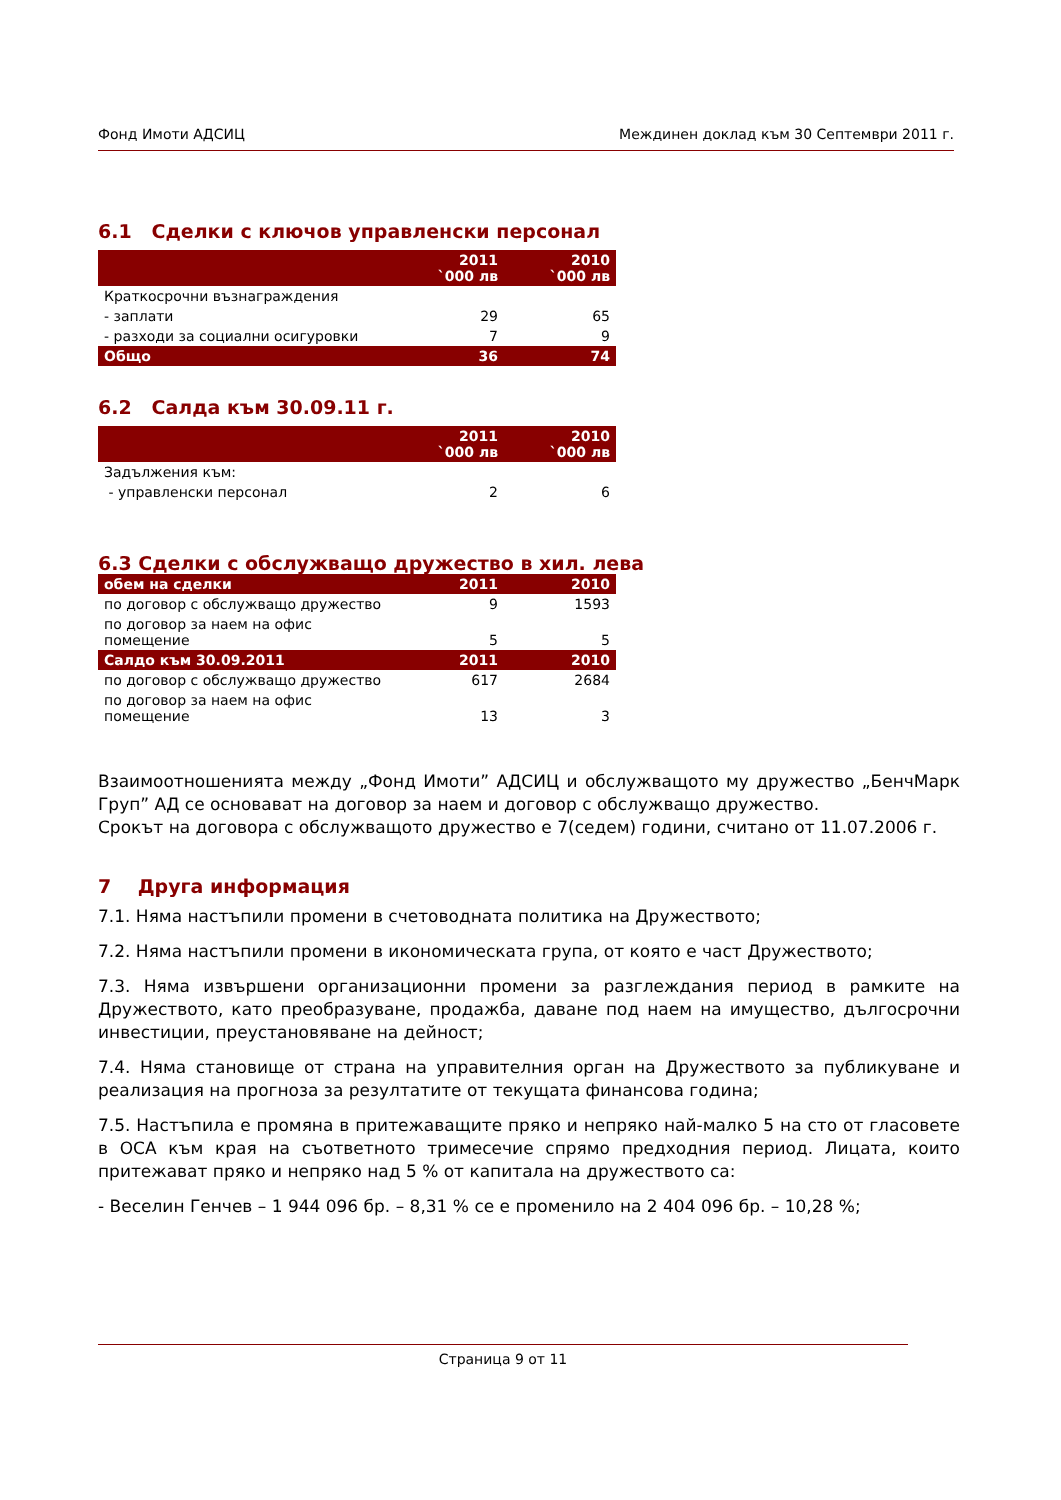Фонд Имоти АДСИЦ Междинен доклад към 30 Септември 2011 г.
6.1 Сделки с ключов управленски персонал
| | 2011 `000 лв | 2010 `000 лв |
| --- | --- | --- |
| Краткосрочни възнаграждения | | |
| - заплати | 29 | 65 |
| - разходи за социални осигуровки | 7 | 9 |
| Общо | 36 | 74 |
6.2 Салда към 30.09.11 г.
| | 2011 `000 лв | 2010 `000 лв |
| --- | --- | --- |
| Задължения към: | | |
| - управленски персонал | 2 | 6 |
6.3 Сделки с обслужващо дружество в хил. лева
| обем на сделки | 2011 | 2010 |
| по договор с обслужващо дружество | 9 | 1593 |
| по договор за наем на офис помещение | 5 | 5 |
| Салдо към 30.09.2011 | 2011 | 2010 |
| по договор с обслужващо дружество | 617 | 2684 |
| по договор за наем на офис помещение | 13 | 3 |
Взаимоотношенията между „Фонд Имоти” АДСИЦ и обслужващото му дружество „БенчМарк Груп” АД се основават на договор за наем и договор с обслужващо дружество.
Срокът на договора с обслужващото дружество е 7(седем) години, считано от 11.07.2006 г.
7 Друга информация
7.1. Няма настъпили промени в счетоводната политика на Дружеството;
7.2. Няма настъпили промени в икономическата група, от която е част Дружеството;
7.3. Няма извършени организационни промени за разглеждания период в рамките на Дружеството, като преобразуване, продажба, даване под наем на имущество, дългосрочни инвестиции, преустановяване на дейност;
7.4. Няма становище от страна на управителния орган на Дружеството за публикуване и реализация на прогноза за резултатите от текущата финансова година;
7.5. Настъпила е промяна в притежаващите пряко и непряко най-малко 5 на сто от гласовете в ОСА към края на съответното тримесечие спрямо предходния период. Лицата, които притежават пряко и непряко над 5 % от капитала на дружеството са:
- Веселин Генчев – 1 944 096 бр. – 8,31 % се е променило на 2 404 096 бр. – 10,28 %;
Страница 9 от 11